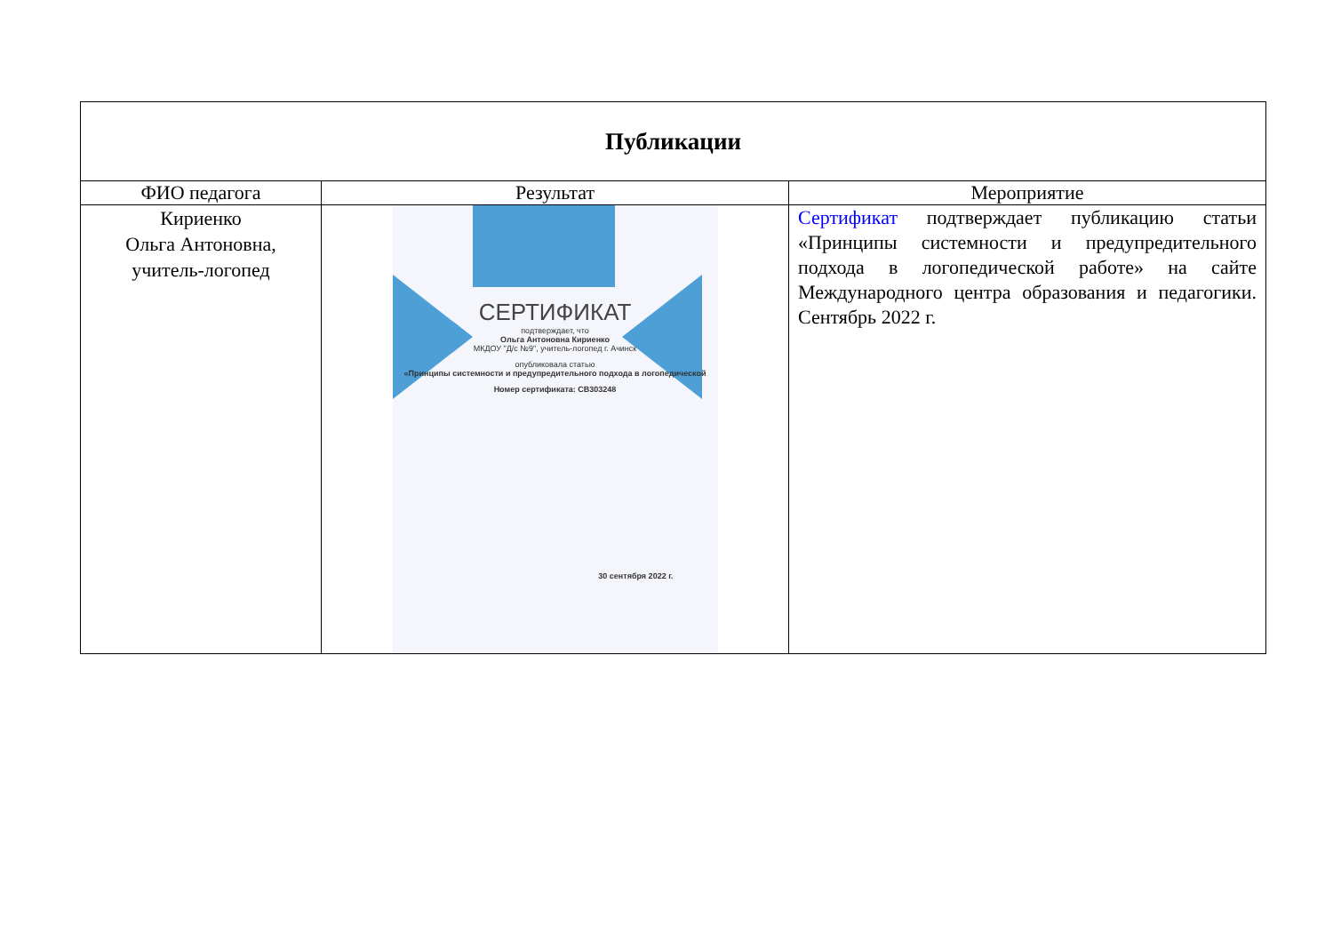| Публикации | | |
| --- | --- | --- |
| ФИО педагога | Результат | Мероприятие |
| Кириенко Ольга Антоновна, учитель-логопед | СЕРТИФИКАТ подтверждает, что Ольга Антоновна Кириенко МКДОУ "Д/с №9", учитель-логопед г. Ачинск опубликовала статью «Принципы системности и предупредительного подхода в логопедической Номер сертификата: CB303248 30 сентября 2022 г. | Сертификат подтверждает публикацию статьи «Принципы системности и предупредительного подхода в логопедической работе» на сайте Международного центра образования и педагогики. Сентябрь 2022 г. |